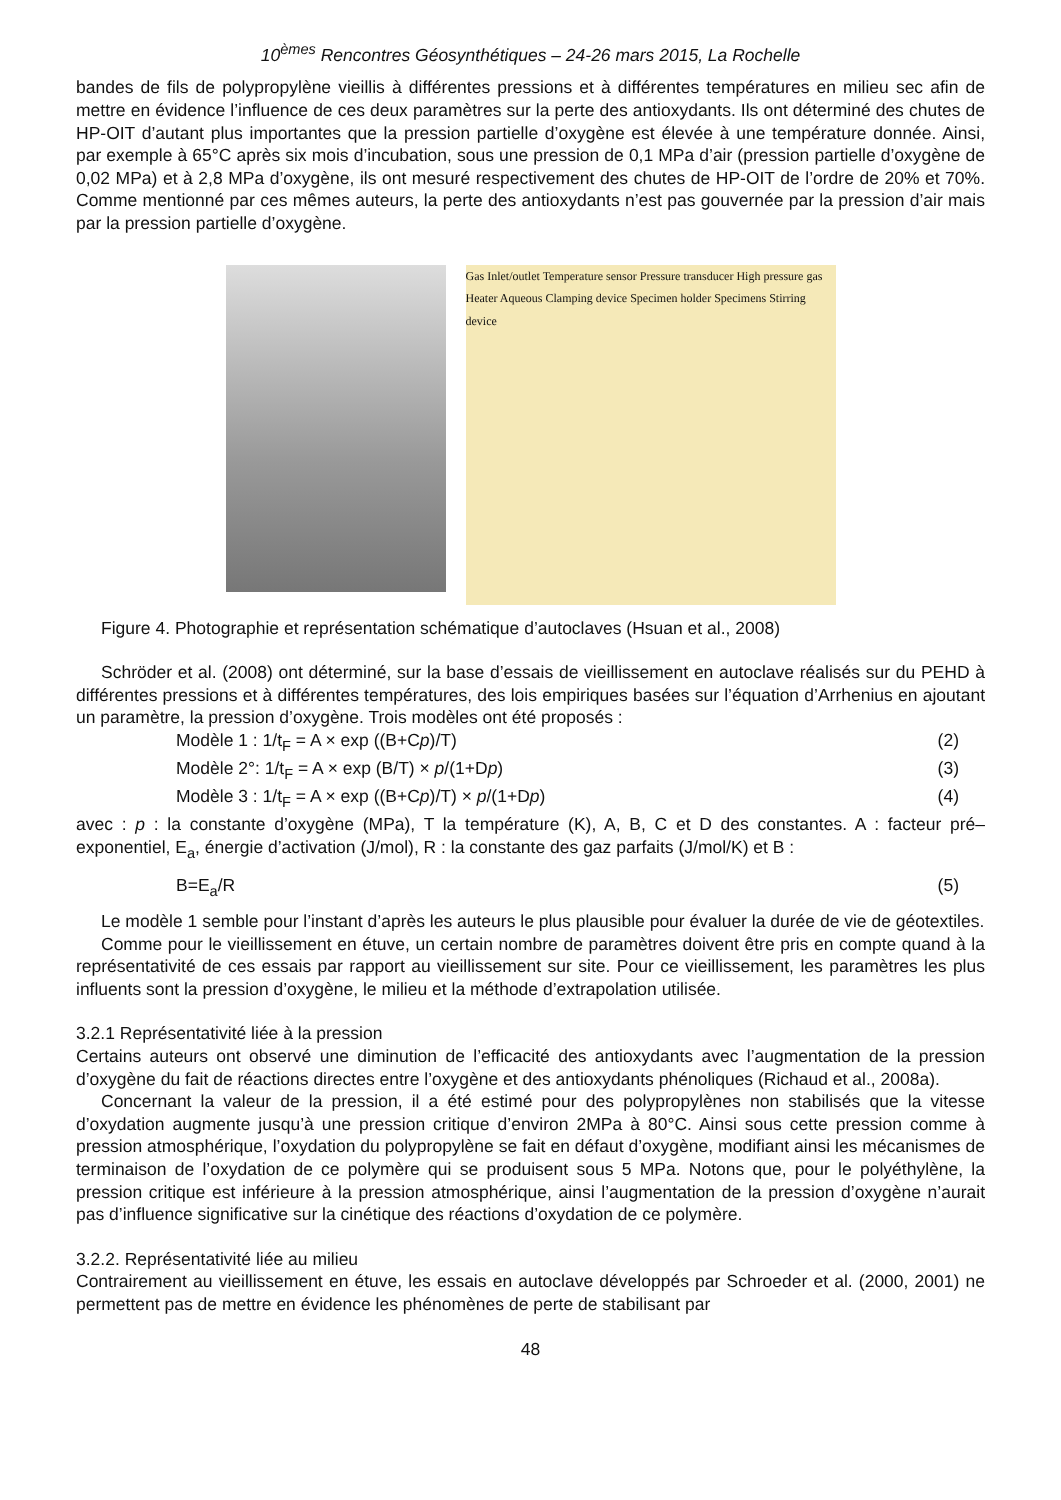10<sup>èmes</sup> Rencontres Géosynthétiques – 24-26 mars 2015, La Rochelle
bandes de fils de polypropylène vieillis à différentes pressions et à différentes températures en milieu sec afin de mettre en évidence l’influence de ces deux paramètres sur la perte des antioxydants. Ils ont déterminé des chutes de HP-OIT d’autant plus importantes que la pression partielle d’oxygène est élevée à une température donnée. Ainsi, par exemple à 65°C après six mois d’incubation, sous une pression de 0,1 MPa d’air (pression partielle d’oxygène de 0,02 MPa) et à 2,8 MPa d’oxygène, ils ont mesuré respectivement des chutes de HP-OIT de l’ordre de 20% et 70%. Comme mentionné par ces mêmes auteurs, la perte des antioxydants n’est pas gouvernée par la pression d’air mais par la pression partielle d’oxygène.
Gas Inlet/outlet Temperature sensor Pressure transducer High pressure gas Heater Aqueous Clamping device Specimen holder Specimens Stirring device
Figure 4. Photographie et représentation schématique d’autoclaves (Hsuan et al., 2008)
Schröder et al. (2008) ont déterminé, sur la base d’essais de vieillissement en autoclave réalisés sur du PEHD à différentes pressions et à différentes températures, des lois empiriques basées sur l’équation d’Arrhenius en ajoutant un paramètre, la pression d’oxygène. Trois modèles ont été proposés :
Modèle 1 : 1/t<sub>F</sub> = A × exp ((B+Cp)/T) (2)
Modèle 2°: 1/t<sub>F</sub> = A × exp (B/T) × p/(1+Dp) (3)
Modèle 3 : 1/t<sub>F</sub> = A × exp ((B+Cp)/T) × p/(1+Dp) (4)
avec : p : la constante d’oxygène (MPa), T la température (K), A, B, C et D des constantes. A : facteur pré–exponentiel, E<sub>a</sub>, énergie d’activation (J/mol), R : la constante des gaz parfaits (J/mol/K) et B :
B=E<sub>a</sub>/R (5)
Le modèle 1 semble pour l’instant d’après les auteurs le plus plausible pour évaluer la durée de vie de géotextiles.
Comme pour le vieillissement en étuve, un certain nombre de paramètres doivent être pris en compte quand à la représentativité de ces essais par rapport au vieillissement sur site. Pour ce vieillissement, les paramètres les plus influents sont la pression d’oxygène, le milieu et la méthode d’extrapolation utilisée.
3.2.1 Représentativité liée à la pression
Certains auteurs ont observé une diminution de l’efficacité des antioxydants avec l’augmentation de la pression d’oxygène du fait de réactions directes entre l’oxygène et des antioxydants phénoliques (Richaud et al., 2008a).
Concernant la valeur de la pression, il a été estimé pour des polypropylènes non stabilisés que la vitesse d’oxydation augmente jusqu’à une pression critique d’environ 2MPa à 80°C. Ainsi sous cette pression comme à pression atmosphérique, l’oxydation du polypropylène se fait en défaut d’oxygène, modifiant ainsi les mécanismes de terminaison de l’oxydation de ce polymère qui se produisent sous 5 MPa. Notons que, pour le polyéthylène, la pression critique est inférieure à la pression atmosphérique, ainsi l’augmentation de la pression d’oxygène n’aurait pas d’influence significative sur la cinétique des réactions d’oxydation de ce polymère.
3.2.2. Représentativité liée au milieu
Contrairement au vieillissement en étuve, les essais en autoclave développés par Schroeder et al. (2000, 2001) ne permettent pas de mettre en évidence les phénomènes de perte de stabilisant par
48